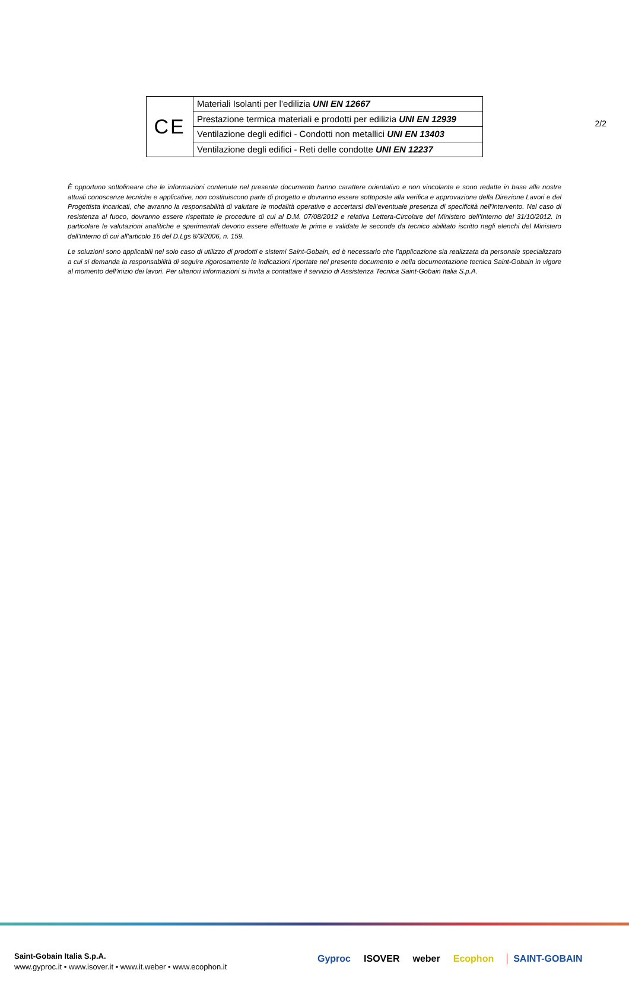2/2
| CE | Materiali Isolanti per l’edilizia UNI EN 12667 |
| | Prestazione termica materiali e prodotti per edilizia UNI EN 12939 |
| | Ventilazione degli edifici - Condotti non metallici UNI EN 13403 |
| | Ventilazione degli edifici - Reti delle condotte UNI EN 12237 |
È opportuno sottolineare che le informazioni contenute nel presente documento hanno carattere orientativo e non vincolante e sono redatte in base alle nostre attuali conoscenze tecniche e applicative, non costituiscono parte di progetto e dovranno essere sottoposte alla verifica e approvazione della Direzione Lavori e del Progettista incaricati, che avranno la responsabilità di valutare le modalità operative e accertarsi dell’eventuale presenza di specificità nell’intervento. Nel caso di resistenza al fuoco, dovranno essere rispettate le procedure di cui al D.M. 07/08/2012 e relativa Lettera-Circolare del Ministero dell’Interno del 31/10/2012. In particolare le valutazioni analitiche e sperimentali devono essere effettuate le prime e validate le seconde da tecnico abilitato iscritto negli elenchi del Ministero dell'Interno di cui all'articolo 16 del D.Lgs 8/3/2006, n. 159.
Le soluzioni sono applicabili nel solo caso di utilizzo di prodotti e sistemi Saint-Gobain, ed è necessario che l’applicazione sia realizzata da personale specializzato a cui si demanda la responsabilità di seguire rigorosamente le indicazioni riportate nel presente documento e nella documentazione tecnica Saint-Gobain in vigore al momento dell’inizio dei lavori. Per ulteriori informazioni si invita a contattare il servizio di Assistenza Tecnica Saint-Gobain Italia S.p.A.
Saint-Gobain Italia S.p.A.
www.gyproc.it • www.isover.it • www.it.weber • www.ecophon.it
Gyproc ISOVER weber Ecophon SAINT-GOBAIN